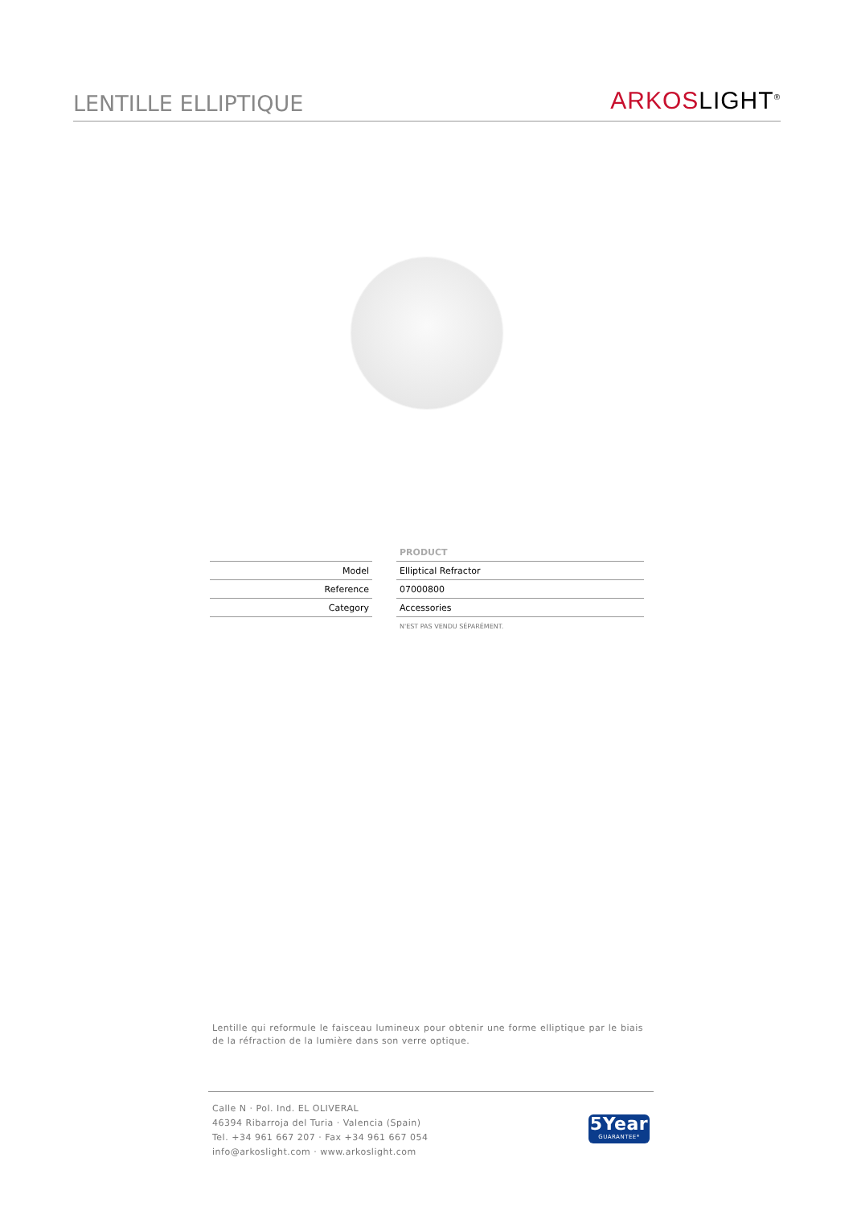LENTILLE ELLIPTIQUE
ARKOSLIGHT<sup>®</sup>
| | | PRODUCT |
| Model | | Elliptical Refractor |
| Reference | | 07000800 |
| Category | | Accessories |
| | | N'EST PAS VENDU SÉPARÉMENT. |
Lentille qui reformule le faisceau lumineux pour obtenir une forme elliptique par le biais de la réfraction de la lumière dans son verre optique.
Calle N · Pol. Ind. EL OLIVERAL
46394 Ribarroja del Turia · Valencia (Spain)
Tel. +34 961 667 207 · Fax +34 961 667 054
info@arkoslight.com · www.arkoslight.com
5Year
GUARANTEE*